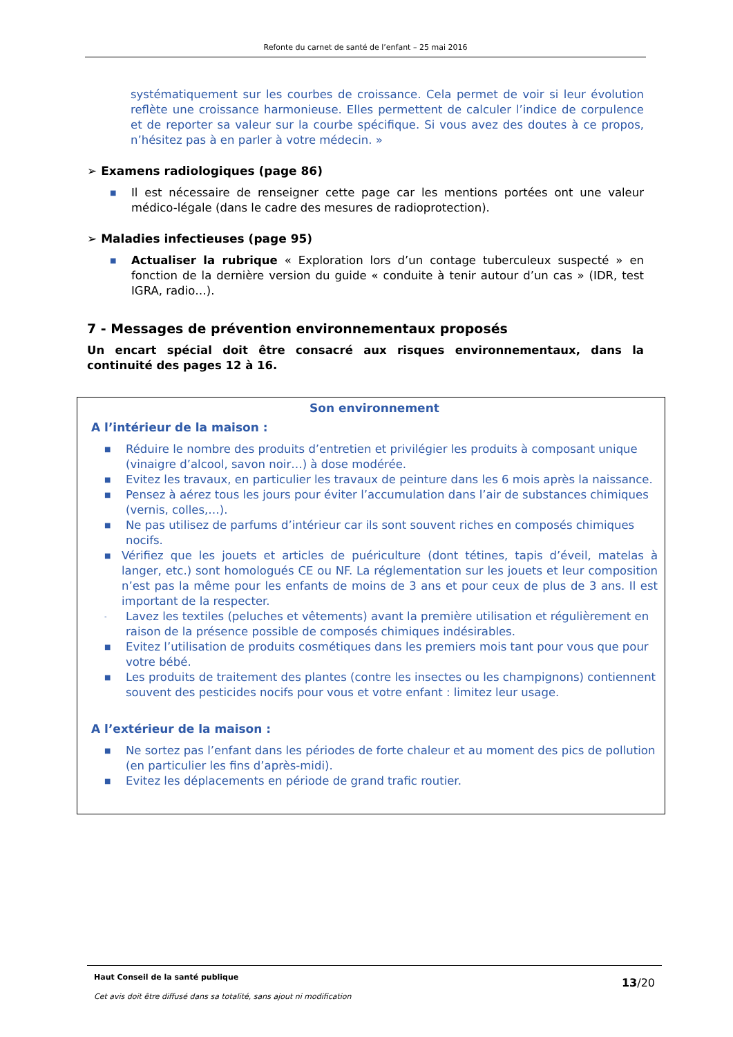Refonte du carnet de santé de l’enfant – 25 mai 2016
systématiquement sur les courbes de croissance. Cela permet de voir si leur évolution reflète une croissance harmonieuse. Elles permettent de calculer l’indice de corpulence et de reporter sa valeur sur la courbe spécifique. Si vous avez des doutes à ce propos, n’hésitez pas à en parler à votre médecin. »
➢ Examens radiologiques (page 86)
■ Il est nécessaire de renseigner cette page car les mentions portées ont une valeur médico-légale (dans le cadre des mesures de radioprotection).
➢ Maladies infectieuses (page 95)
■ Actualiser la rubrique « Exploration lors d’un contage tuberculeux suspecté » en fonction de la dernière version du guide « conduite à tenir autour d’un cas » (IDR, test IGRA, radio…).
7 - Messages de prévention environnementaux proposés
Un encart spécial doit être consacré aux risques environnementaux, dans la continuité des pages 12 à 16.
Son environnement
A l’intérieur de la maison :
■ Réduire le nombre des produits d’entretien et privilégier les produits à composant unique (vinaigre d’alcool, savon noir…) à dose modérée.
■ Evitez les travaux, en particulier les travaux de peinture dans les 6 mois après la naissance.
■ Pensez à aérez tous les jours pour éviter l’accumulation dans l’air de substances chimiques (vernis, colles,…).
■ Ne pas utilisez de parfums d’intérieur car ils sont souvent riches en composés chimiques nocifs.
■ Vérifiez que les jouets et articles de puériculture (dont tétines, tapis d’éveil, matelas à langer, etc.) sont homologués CE ou NF. La réglementation sur les jouets et leur composition n’est pas la même pour les enfants de moins de 3 ans et pour ceux de plus de 3 ans. Il est important de la respecter.
- Lavez les textiles (peluches et vêtements) avant la première utilisation et régulièrement en raison de la présence possible de composés chimiques indésirables.
■ Evitez l’utilisation de produits cosmétiques dans les premiers mois tant pour vous que pour votre bébé.
■ Les produits de traitement des plantes (contre les insectes ou les champignons) contiennent souvent des pesticides nocifs pour vous et votre enfant : limitez leur usage.
A l’extérieur de la maison :
■ Ne sortez pas l’enfant dans les périodes de forte chaleur et au moment des pics de pollution (en particulier les fins d’après-midi).
■ Evitez les déplacements en période de grand trafic routier.
13/20
Haut Conseil de la santé publique
Cet avis doit être diffusé dans sa totalité, sans ajout ni modification